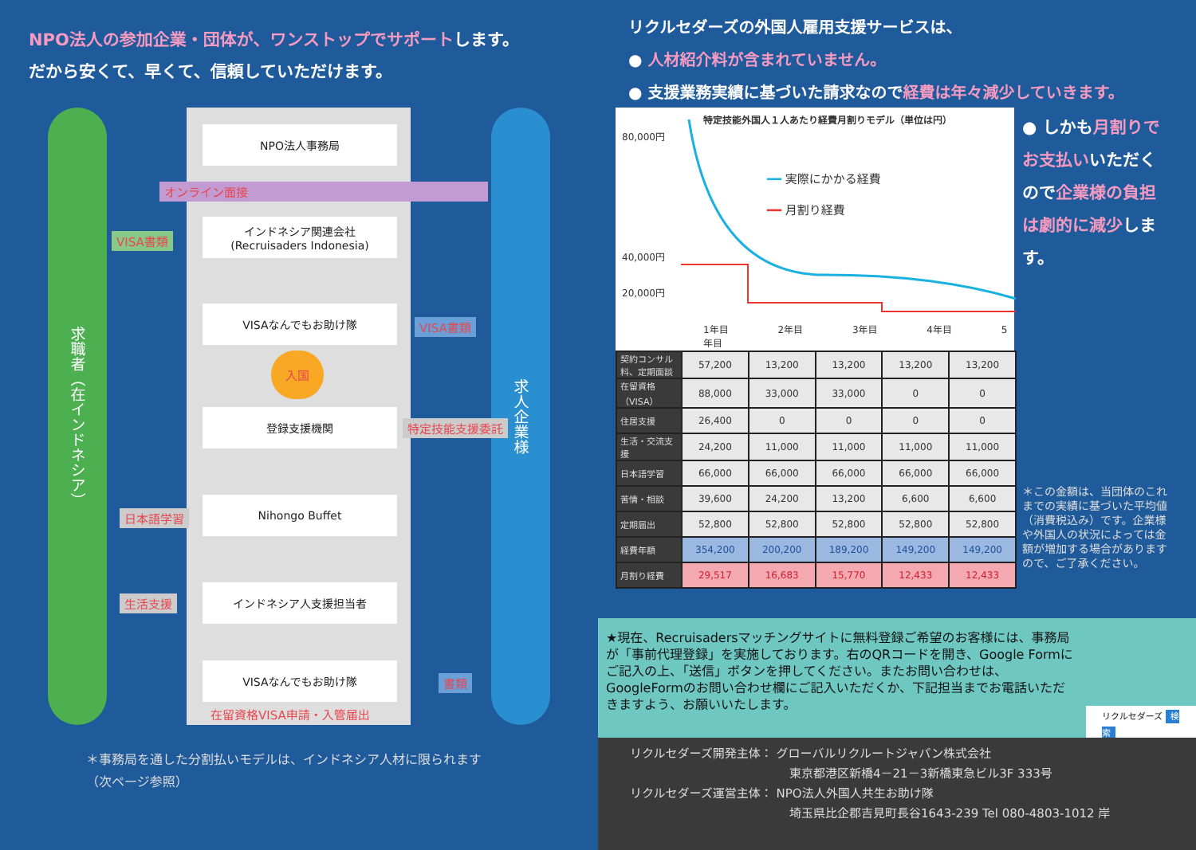NPO法人の参加企業・団体が、ワンストップでサポートします。
だから安くて、早くて、信頼していただけます。
求職者（在インドネシア）
求人企業様
NPO法人事務局
オンライン面接
VISA書類
インドネシア関連会社
(Recruisaders Indonesia)
VISAなんでもお助け隊
VISA書類
入国
登録支援機関
特定技能支援委託
Nihongo Buffet
日本語学習
インドネシア人支援担当者
生活支援
VISAなんでもお助け隊
書類
在留資格VISA申請・入管届出
＊事務局を通した分割払いモデルは、インドネシア人材に限られます
（次ページ参照）
リクルセダーズの外国人雇用支援サービスは、
● 人材紹介料が含まれていません。
● 支援業務実績に基づいた請求なので経費は年々減少していきます。
特定技能外国人１人あたり経費月割りモデル（単位は円）
80,000円
━━ 実際にかかる経費
━━ 月割り経費
40,000円
20,000円
1年目 2年目 3年目 4年目 5年目
| 契約コンサル料、定期面談 | 57,200 | 13,200 | 13,200 | 13,200 | 13,200 |
| 在留資格（VISA） | 88,000 | 33,000 | 33,000 | 0 | 0 |
| 住居支援 | 26,400 | 0 | 0 | 0 | 0 |
| 生活・交流支援 | 24,200 | 11,000 | 11,000 | 11,000 | 11,000 |
| 日本語学習 | 66,000 | 66,000 | 66,000 | 66,000 | 66,000 |
| 苦情・相談 | 39,600 | 24,200 | 13,200 | 6,600 | 6,600 |
| 定期届出 | 52,800 | 52,800 | 52,800 | 52,800 | 52,800 |
| 経費年額 | 354,200 | 200,200 | 189,200 | 149,200 | 149,200 |
| 月割り経費 | 29,517 | 16,683 | 15,770 | 12,433 | 12,433 |
● しかも月割り でお支払いいただくので企業様の負担は劇的に減少します。
＊この金額は、当団体のこれまでの実績に基づいた平均値（消費税込み）です。企業様や外国人の状況によっては金額が増加する場合がありますので、ご了承ください。
★現在、Recruisadersマッチングサイトに無料登録ご希望のお客様には、事務局が「事前代理登録」を実施しております。右のQRコードを開き、Google Formにご記入の上、「送信」ボタンを押してください。またお問い合わせは、GoogleFormのお問い合わせ欄にご記入いただくか、下記担当までお電話いただきますよう、お願いいたします。
リクルセダーズ 検索
リクルセダーズ開発主体： グローバルリクルートジャパン株式会社
東京都港区新橋4－21－3新橋東急ビル3F 333号
リクルセダーズ運営主体： NPO法人外国人共生お助け隊
埼玉県比企郡吉見町長谷1643-239 Tel 080-4803-1012 岸